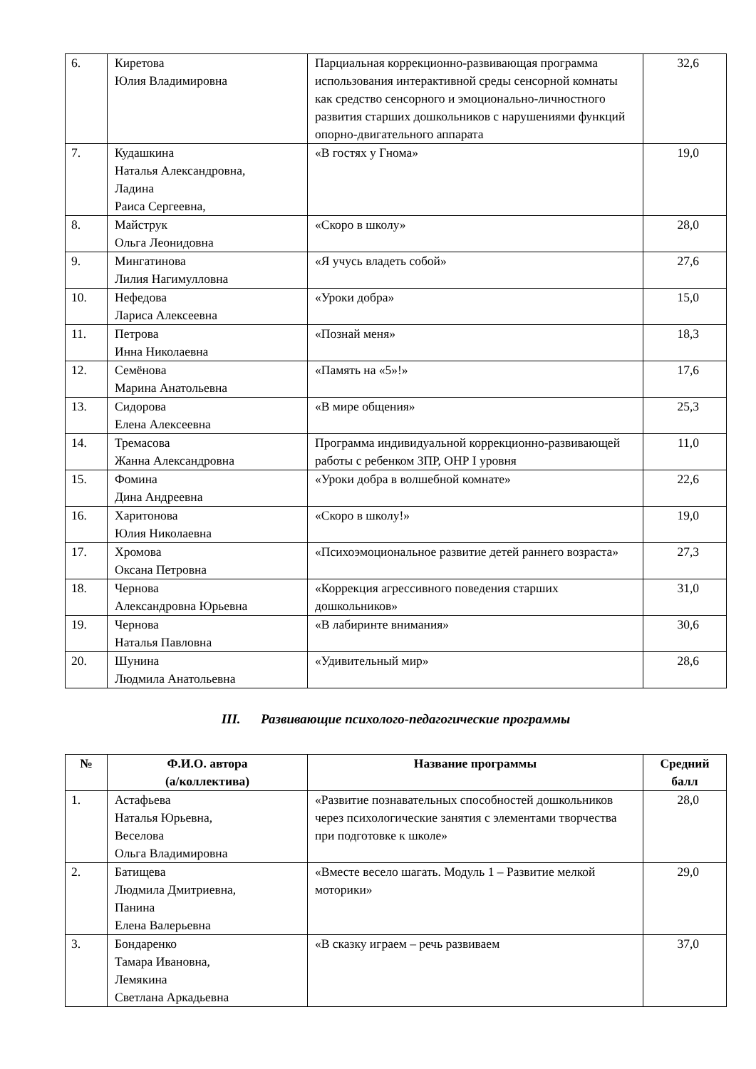| 6. | Киретова Юлия Владимировна | Парциальная коррекционно-развивающая программа использования интерактивной среды сенсорной комнаты как средство сенсорного и эмоционально-личностного развития старших дошкольников с нарушениями функций опорно-двигательного аппарата | 32,6 |
| 7. | Кудашкина Наталья Александровна, Ладина Раиса Сергеевна, | «В гостях у Гнома» | 19,0 |
| 8. | Майструк Ольга Леонидовна | «Скоро в школу» | 28,0 |
| 9. | Мингатинова Лилия Нагимулловна | «Я учусь владеть собой» | 27,6 |
| 10. | Нефедова Лариса Алексеевна | «Уроки добра» | 15,0 |
| 11. | Петрова Инна Николаевна | «Познай меня» | 18,3 |
| 12. | Семёнова Марина Анатольевна | «Память на «5»!» | 17,6 |
| 13. | Сидорова Елена Алексеевна | «В мире общения» | 25,3 |
| 14. | Тремасова Жанна Александровна | Программа индивидуальной коррекционно-развивающей работы с ребенком ЗПР, ОНР I уровня | 11,0 |
| 15. | Фомина Дина Андреевна | «Уроки добра в волшебной комнате» | 22,6 |
| 16. | Харитонова Юлия Николаевна | «Скоро в школу!» | 19,0 |
| 17. | Хромова Оксана Петровна | «Психоэмоциональное развитие детей раннего возраста» | 27,3 |
| 18. | Чернова Александровна Юрьевна | «Коррекция агрессивного поведения старших дошкольников» | 31,0 |
| 19. | Чернова Наталья Павловна | «В лабиринте внимания» | 30,6 |
| 20. | Шунина Людмила Анатольевна | «Удивительный мир» | 28,6 |
III. Развивающие психолого-педагогические программы
| № | Ф.И.О. автора (а/коллектива) | Название программы | Средний балл |
| --- | --- | --- | --- |
| 1. | Астафьева Наталья Юрьевна, Веселова Ольга Владимировна | «Развитие познавательных способностей дошкольников через психологические занятия с элементами творчества при подготовке к школе» | 28,0 |
| 2. | Батищева Людмила Дмитриевна, Панина Елена Валерьевна | «Вместе весело шагать. Модуль 1 – Развитие мелкой моторики» | 29,0 |
| 3. | Бондаренко Тамара Ивановна, Лемякина Светлана Аркадьевна | «В сказку играем – речь развиваем | 37,0 |